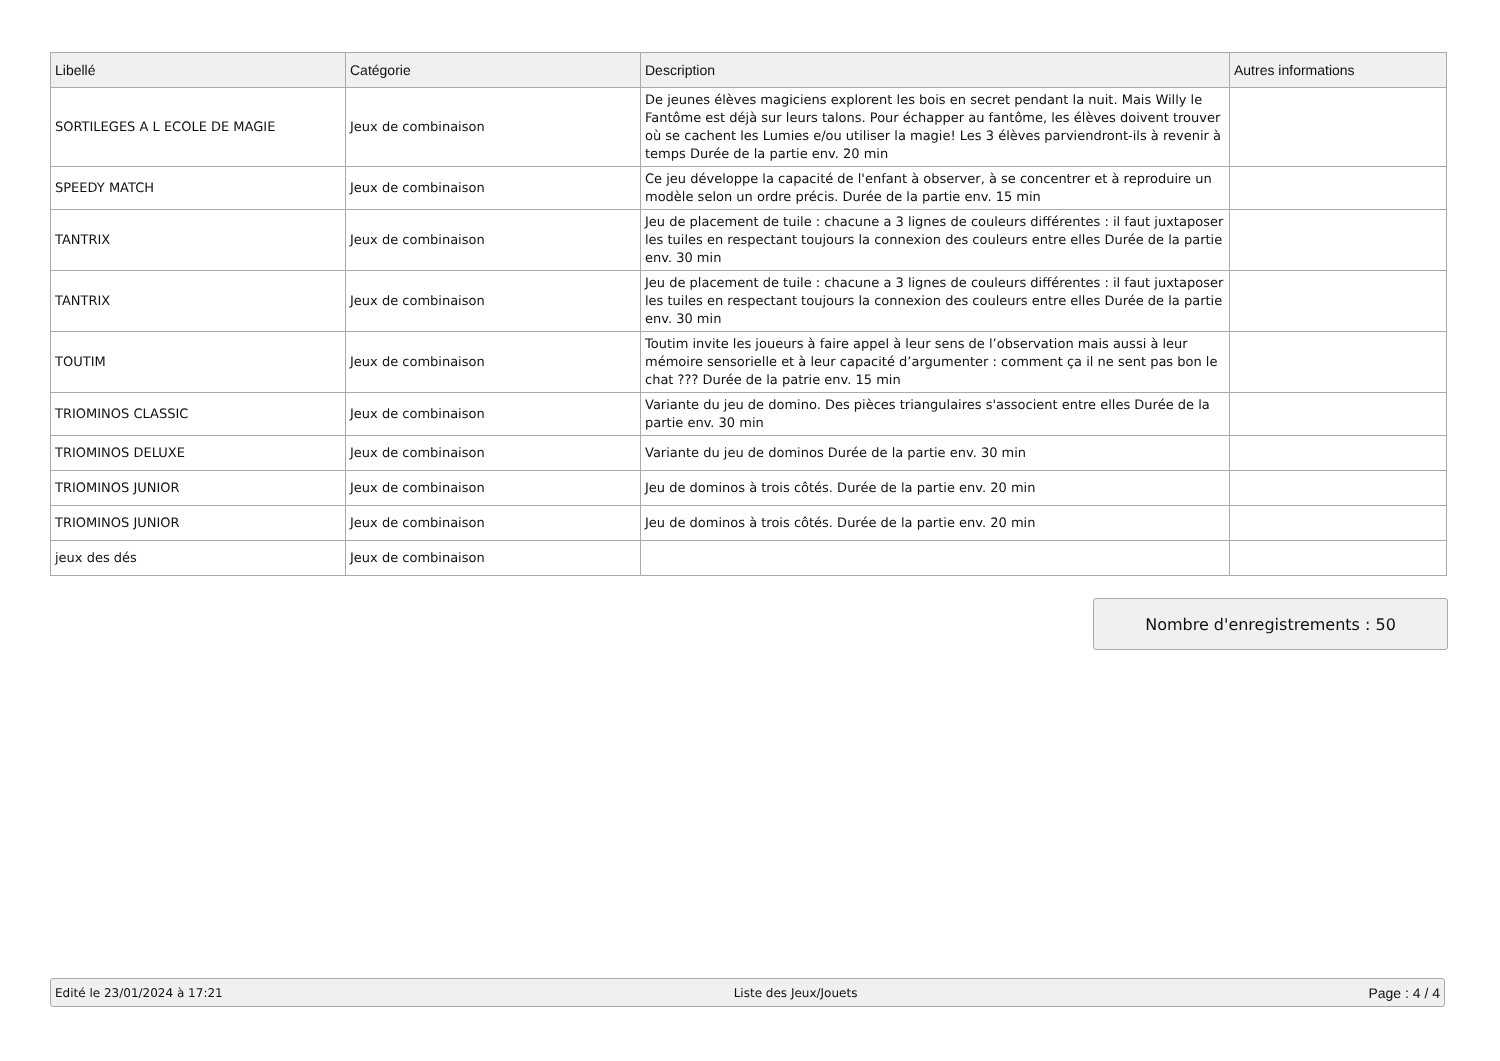| Libellé | Catégorie | Description | Autres informations |
| --- | --- | --- | --- |
| SORTILEGES A L ECOLE DE MAGIE | Jeux de combinaison | De jeunes élèves magiciens explorent les bois en secret pendant la nuit. Mais Willy le Fantôme est déjà sur leurs talons. Pour échapper au fantôme, les élèves doivent trouver où se cachent les Lumies e/ou utiliser la magie! Les 3 élèves parviendront-ils à revenir à temps Durée de la partie env. 20 min | |
| SPEEDY MATCH | Jeux de combinaison | Ce jeu développe la capacité de l'enfant à observer, à se concentrer et à reproduire un modèle selon un ordre précis. Durée de la partie env. 15 min | |
| TANTRIX | Jeux de combinaison | Jeu de placement de tuile : chacune a 3 lignes de couleurs différentes : il faut juxtaposer les tuiles en respectant toujours la connexion des couleurs entre elles Durée de la partie env. 30 min | |
| TANTRIX | Jeux de combinaison | Jeu de placement de tuile : chacune a 3 lignes de couleurs différentes : il faut juxtaposer les tuiles en respectant toujours la connexion des couleurs entre elles Durée de la partie env. 30 min | |
| TOUTIM | Jeux de combinaison | Toutim invite les joueurs à faire appel à leur sens de l’observation mais aussi à leur mémoire sensorielle et à leur capacité d’argumenter : comment ça il ne sent pas bon le chat ??? Durée de la patrie env. 15 min | |
| TRIOMINOS CLASSIC | Jeux de combinaison | Variante du jeu de domino. Des pièces triangulaires s'associent entre elles Durée de la partie env. 30 min | |
| TRIOMINOS DELUXE | Jeux de combinaison | Variante du jeu de dominos Durée de la partie env. 30 min | |
| TRIOMINOS JUNIOR | Jeux de combinaison | Jeu de dominos à trois côtés. Durée de la partie env. 20 min | |
| TRIOMINOS JUNIOR | Jeux de combinaison | Jeu de dominos à trois côtés. Durée de la partie env. 20 min | |
| jeux des dés | Jeux de combinaison | | |
Nombre d'enregistrements : 50
Edité le 23/01/2024 à 17:21 Liste des Jeux/Jouets Page : 4 / 4